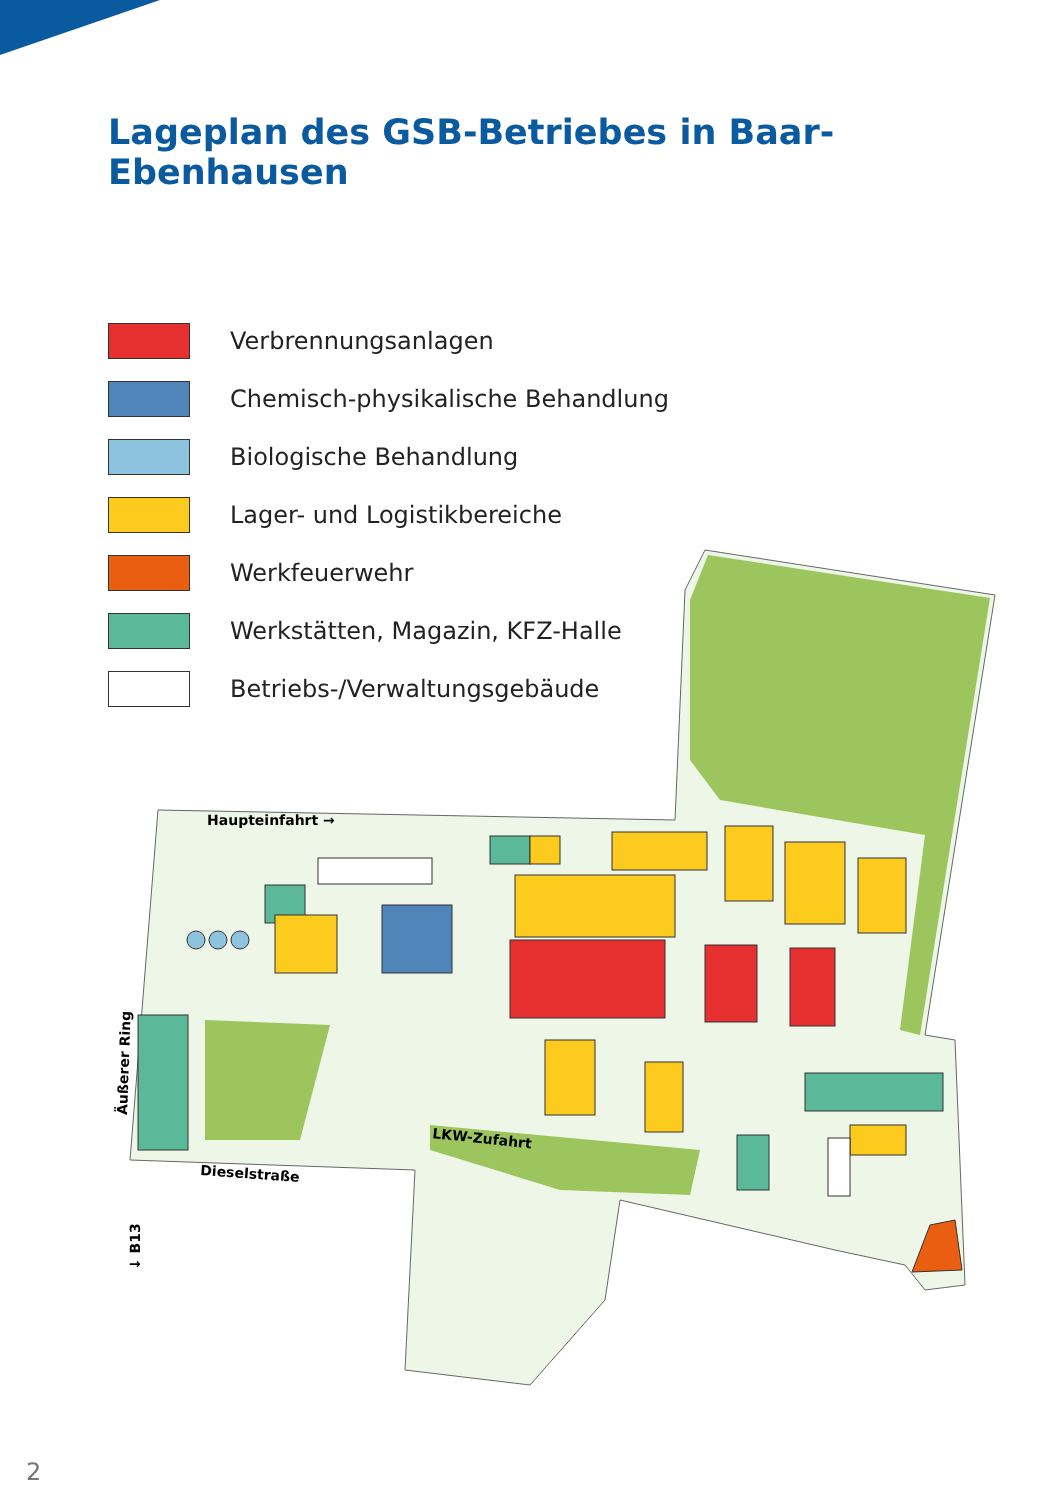Lageplan des GSB-Betriebes in Baar-Ebenhausen
Verbrennungsanlagen
Chemisch-physikalische Behandlung
Biologische Behandlung
Lager- und Logistikbereiche
Werkfeuerwehr
Werkstätten, Magazin, KFZ-Halle
Betriebs-/Verwaltungsgebäude
Haupteinfahrt →
LKW-Zufahrt
Dieselstraße
Äußerer Ring
↓ B13
2